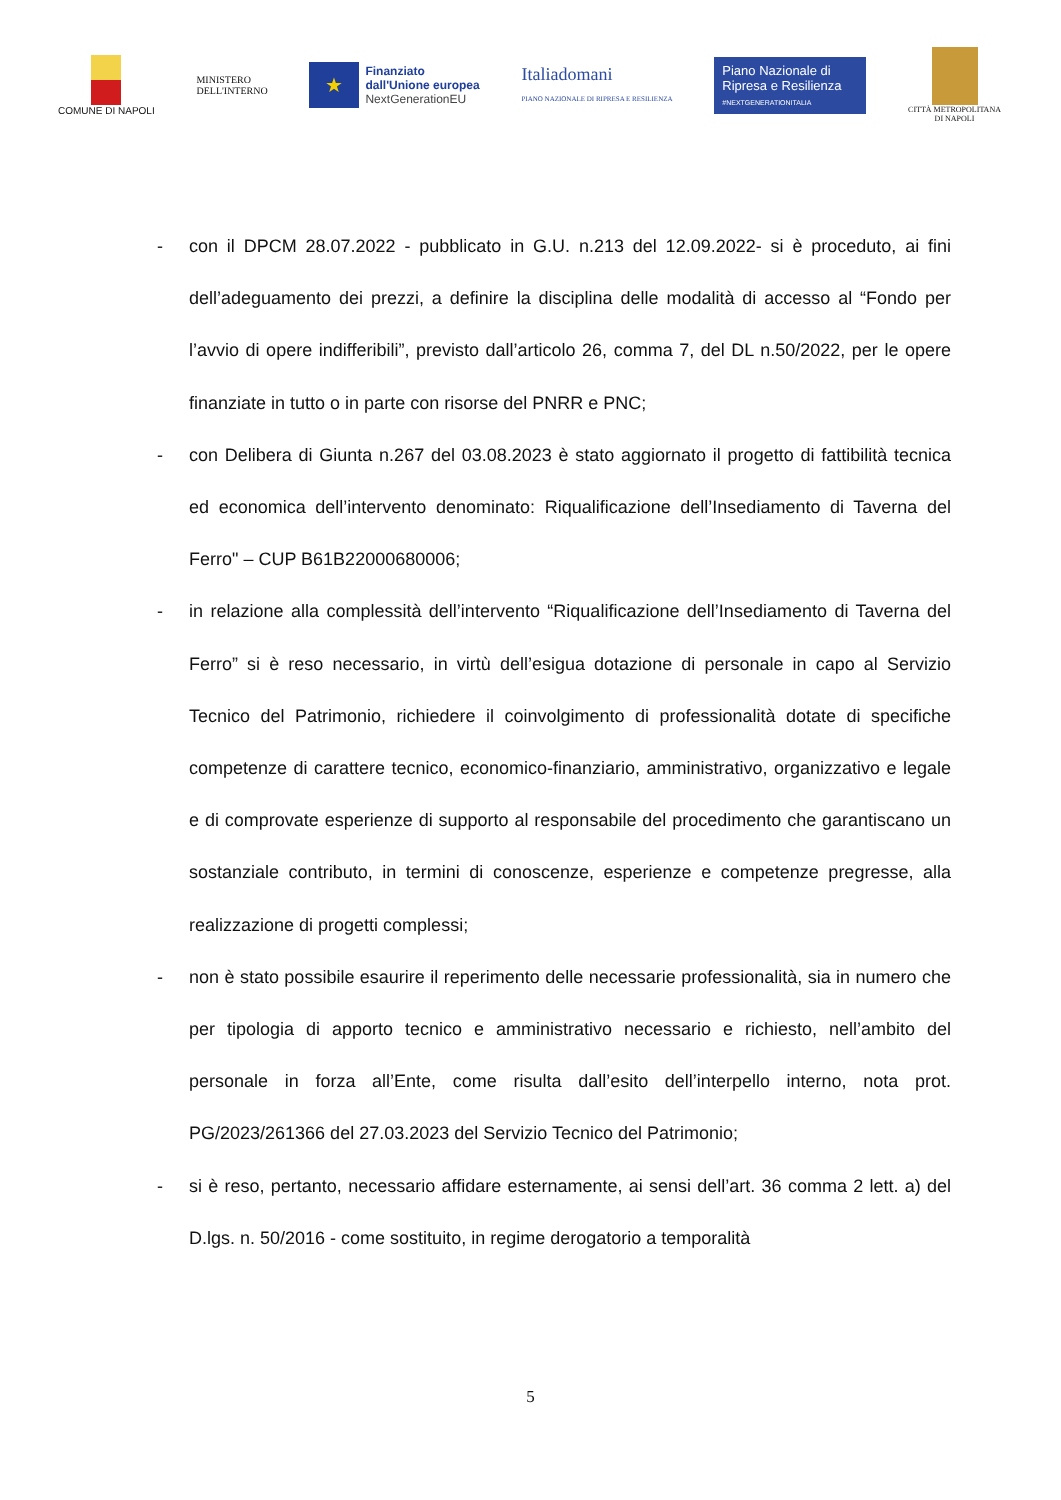COMUNE DI NAPOLI
MINISTERO
DELL'INTERNO
★
Finanziato
dall'Unione europea
NextGenerationEU
Italiadomani
PIANO NAZIONALE DI RIPRESA E RESILIENZA
Piano Nazionale di Ripresa e Resilienza
#NEXTGENERATIONITALIA
CITTÀ METROPOLITANA
DI NAPOLI
- con il DPCM 28.07.2022 - pubblicato in G.U. n.213 del 12.09.2022- si è proceduto, ai fini dell’adeguamento dei prezzi, a definire la disciplina delle modalità di accesso al “Fondo per l’avvio di opere indifferibili”, previsto dall’articolo 26, comma 7, del DL n.50/2022, per le opere finanziate in tutto o in parte con risorse del PNRR e PNC;
- con Delibera di Giunta n.267 del 03.08.2023 è stato aggiornato il progetto di fattibilità tecnica ed economica dell’intervento denominato: Riqualificazione dell’Insediamento di Taverna del Ferro" – CUP B61B22000680006;
- in relazione alla complessità dell’intervento “Riqualificazione dell’Insediamento di Taverna del Ferro” si è reso necessario, in virtù dell’esigua dotazione di personale in capo al Servizio Tecnico del Patrimonio, richiedere il coinvolgimento di professionalità dotate di specifiche competenze di carattere tecnico, economico-finanziario, amministrativo, organizzativo e legale e di comprovate esperienze di supporto al responsabile del procedimento che garantiscano un sostanziale contributo, in termini di conoscenze, esperienze e competenze pregresse, alla realizzazione di progetti complessi;
- non è stato possibile esaurire il reperimento delle necessarie professionalità, sia in numero che per tipologia di apporto tecnico e amministrativo necessario e richiesto, nell’ambito del personale in forza all’Ente, come risulta dall’esito dell’interpello interno, nota prot. PG/2023/261366 del 27.03.2023 del Servizio Tecnico del Patrimonio;
- si è reso, pertanto, necessario affidare esternamente, ai sensi dell’art. 36 comma 2 lett. a) del D.lgs. n. 50/2016 - come sostituito, in regime derogatorio a temporalità
5